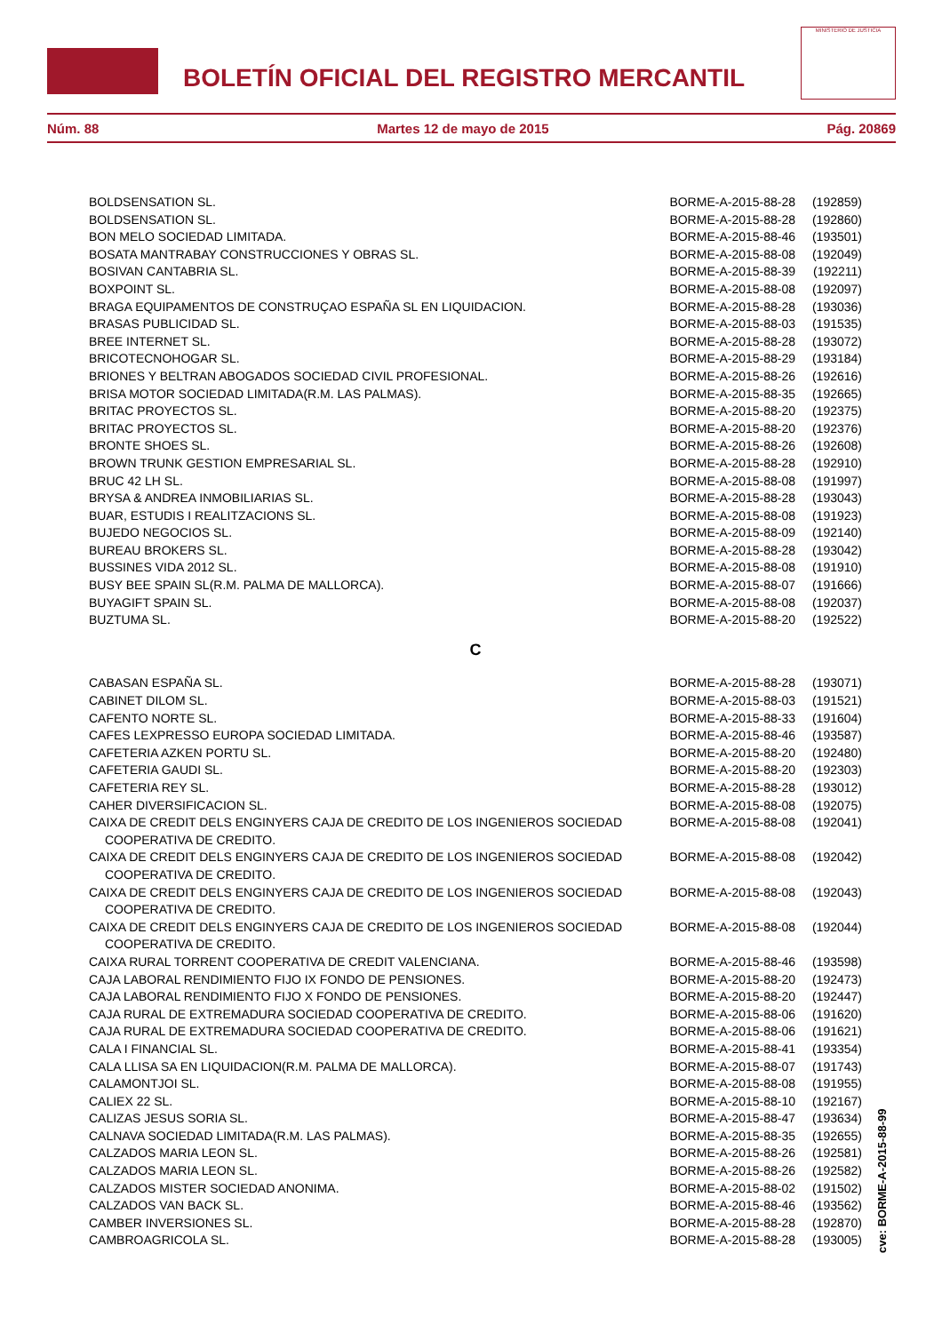BOLETÍN OFICIAL DEL REGISTRO MERCANTIL
MINISTERIO DE JUSTICIA
Núm. 88 Martes 12 de mayo de 2015 Pág. 20869
| BOLDSENSATION SL. | BORME-A-2015-88-28 | (192859) |
| BOLDSENSATION SL. | BORME-A-2015-88-28 | (192860) |
| BON MELO SOCIEDAD LIMITADA. | BORME-A-2015-88-46 | (193501) |
| BOSATA MANTRABAY CONSTRUCCIONES Y OBRAS SL. | BORME-A-2015-88-08 | (192049) |
| BOSIVAN CANTABRIA SL. | BORME-A-2015-88-39 | (192211) |
| BOXPOINT SL. | BORME-A-2015-88-08 | (192097) |
| BRAGA EQUIPAMENTOS DE CONSTRUÇAO ESPAÑA SL EN LIQUIDACION. | BORME-A-2015-88-28 | (193036) |
| BRASAS PUBLICIDAD SL. | BORME-A-2015-88-03 | (191535) |
| BREE INTERNET SL. | BORME-A-2015-88-28 | (193072) |
| BRICOTECNOHOGAR SL. | BORME-A-2015-88-29 | (193184) |
| BRIONES Y BELTRAN ABOGADOS SOCIEDAD CIVIL PROFESIONAL. | BORME-A-2015-88-26 | (192616) |
| BRISA MOTOR SOCIEDAD LIMITADA(R.M. LAS PALMAS). | BORME-A-2015-88-35 | (192665) |
| BRITAC PROYECTOS SL. | BORME-A-2015-88-20 | (192375) |
| BRITAC PROYECTOS SL. | BORME-A-2015-88-20 | (192376) |
| BRONTE SHOES SL. | BORME-A-2015-88-26 | (192608) |
| BROWN TRUNK GESTION EMPRESARIAL SL. | BORME-A-2015-88-28 | (192910) |
| BRUC 42 LH SL. | BORME-A-2015-88-08 | (191997) |
| BRYSA & ANDREA INMOBILIARIAS SL. | BORME-A-2015-88-28 | (193043) |
| BUAR, ESTUDIS I REALITZACIONS SL. | BORME-A-2015-88-08 | (191923) |
| BUJEDO NEGOCIOS SL. | BORME-A-2015-88-09 | (192140) |
| BUREAU BROKERS SL. | BORME-A-2015-88-28 | (193042) |
| BUSSINES VIDA 2012 SL. | BORME-A-2015-88-08 | (191910) |
| BUSY BEE SPAIN SL(R.M. PALMA DE MALLORCA). | BORME-A-2015-88-07 | (191666) |
| BUYAGIFT SPAIN SL. | BORME-A-2015-88-08 | (192037) |
| BUZTUMA SL. | BORME-A-2015-88-20 | (192522) |
| C | | |
| CABASAN ESPAÑA SL. | BORME-A-2015-88-28 | (193071) |
| CABINET DILOM SL. | BORME-A-2015-88-03 | (191521) |
| CAFENTO NORTE SL. | BORME-A-2015-88-33 | (191604) |
| CAFES LEXPRESSO EUROPA SOCIEDAD LIMITADA. | BORME-A-2015-88-46 | (193587) |
| CAFETERIA AZKEN PORTU SL. | BORME-A-2015-88-20 | (192480) |
| CAFETERIA GAUDI SL. | BORME-A-2015-88-20 | (192303) |
| CAFETERIA REY SL. | BORME-A-2015-88-28 | (193012) |
| CAHER DIVERSIFICACION SL. | BORME-A-2015-88-08 | (192075) |
| CAIXA DE CREDIT DELS ENGINYERS CAJA DE CREDITO DE LOS INGENIEROS SOCIEDAD COOPERATIVA DE CREDITO. | BORME-A-2015-88-08 | (192041) |
| CAIXA DE CREDIT DELS ENGINYERS CAJA DE CREDITO DE LOS INGENIEROS SOCIEDAD COOPERATIVA DE CREDITO. | BORME-A-2015-88-08 | (192042) |
| CAIXA DE CREDIT DELS ENGINYERS CAJA DE CREDITO DE LOS INGENIEROS SOCIEDAD COOPERATIVA DE CREDITO. | BORME-A-2015-88-08 | (192043) |
| CAIXA DE CREDIT DELS ENGINYERS CAJA DE CREDITO DE LOS INGENIEROS SOCIEDAD COOPERATIVA DE CREDITO. | BORME-A-2015-88-08 | (192044) |
| CAIXA RURAL TORRENT COOPERATIVA DE CREDIT VALENCIANA. | BORME-A-2015-88-46 | (193598) |
| CAJA LABORAL RENDIMIENTO FIJO IX FONDO DE PENSIONES. | BORME-A-2015-88-20 | (192473) |
| CAJA LABORAL RENDIMIENTO FIJO X FONDO DE PENSIONES. | BORME-A-2015-88-20 | (192447) |
| CAJA RURAL DE EXTREMADURA SOCIEDAD COOPERATIVA DE CREDITO. | BORME-A-2015-88-06 | (191620) |
| CAJA RURAL DE EXTREMADURA SOCIEDAD COOPERATIVA DE CREDITO. | BORME-A-2015-88-06 | (191621) |
| CALA I FINANCIAL SL. | BORME-A-2015-88-41 | (193354) |
| CALA LLISA SA EN LIQUIDACION(R.M. PALMA DE MALLORCA). | BORME-A-2015-88-07 | (191743) |
| CALAMONTJOI SL. | BORME-A-2015-88-08 | (191955) |
| CALIEX 22 SL. | BORME-A-2015-88-10 | (192167) |
| CALIZAS JESUS SORIA SL. | BORME-A-2015-88-47 | (193634) |
| CALNAVA SOCIEDAD LIMITADA(R.M. LAS PALMAS). | BORME-A-2015-88-35 | (192655) |
| CALZADOS MARIA LEON SL. | BORME-A-2015-88-26 | (192581) |
| CALZADOS MARIA LEON SL. | BORME-A-2015-88-26 | (192582) |
| CALZADOS MISTER SOCIEDAD ANONIMA. | BORME-A-2015-88-02 | (191502) |
| CALZADOS VAN BACK SL. | BORME-A-2015-88-46 | (193562) |
| CAMBER INVERSIONES SL. | BORME-A-2015-88-28 | (192870) |
| CAMBROAGRICOLA SL. | BORME-A-2015-88-28 | (193005) |
cve: BORME-A-2015-88-99